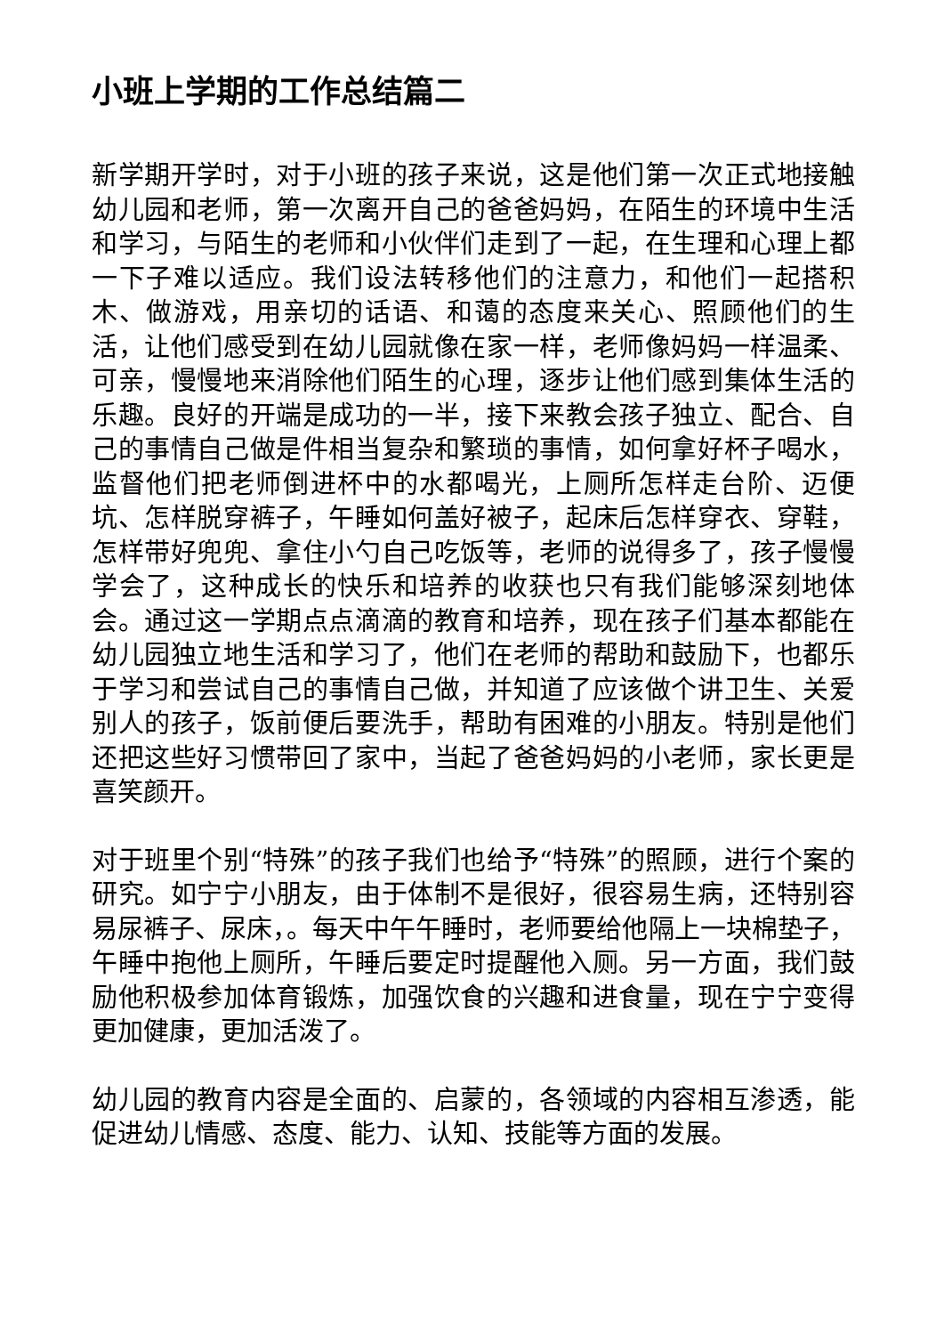小班上学期的工作总结篇二
新学期开学时，对于小班的孩子来说，这是他们第一次正式地接触幼儿园和老师，第一次离开自己的爸爸妈妈，在陌生的环境中生活和学习，与陌生的老师和小伙伴们走到了一起，在生理和心理上都一下子难以适应。我们设法转移他们的注意力，和他们一起搭积木、做游戏，用亲切的话语、和蔼的态度来关心、照顾他们的生活，让他们感受到在幼儿园就像在家一样，老师像妈妈一样温柔、可亲，慢慢地来消除他们陌生的心理，逐步让他们感到集体生活的乐趣。良好的开端是成功的一半，接下来教会孩子独立、配合、自己的事情自己做是件相当复杂和繁琐的事情，如何拿好杯子喝水，监督他们把老师倒进杯中的水都喝光，上厕所怎样走台阶、迈便坑、怎样脱穿裤子，午睡如何盖好被子，起床后怎样穿衣、穿鞋，怎样带好兜兜、拿住小勺自己吃饭等，老师的说得多了，孩子慢慢学会了，这种成长的快乐和培养的收获也只有我们能够深刻地体会。通过这一学期点点滴滴的教育和培养，现在孩子们基本都能在幼儿园独立地生活和学习了，他们在老师的帮助和鼓励下，也都乐于学习和尝试自己的事情自己做，并知道了应该做个讲卫生、关爱别人的孩子，饭前便后要洗手，帮助有困难的小朋友。特别是他们还把这些好习惯带回了家中，当起了爸爸妈妈的小老师，家长更是喜笑颜开。
对于班里个别“特殊”的孩子我们也给予“特殊”的照顾，进行个案的研究。如宁宁小朋友，由于体制不是很好，很容易生病，还特别容易尿裤子、尿床，。每天中午午睡时，老师要给他隔上一块棉垫子，午睡中抱他上厕所，午睡后要定时提醒他入厕。另一方面，我们鼓励他积极参加体育锻炼，加强饮食的兴趣和进食量，现在宁宁变得更加健康，更加活泼了。
幼儿园的教育内容是全面的、启蒙的，各领域的内容相互渗透，能促进幼儿情感、态度、能力、认知、技能等方面的发展。